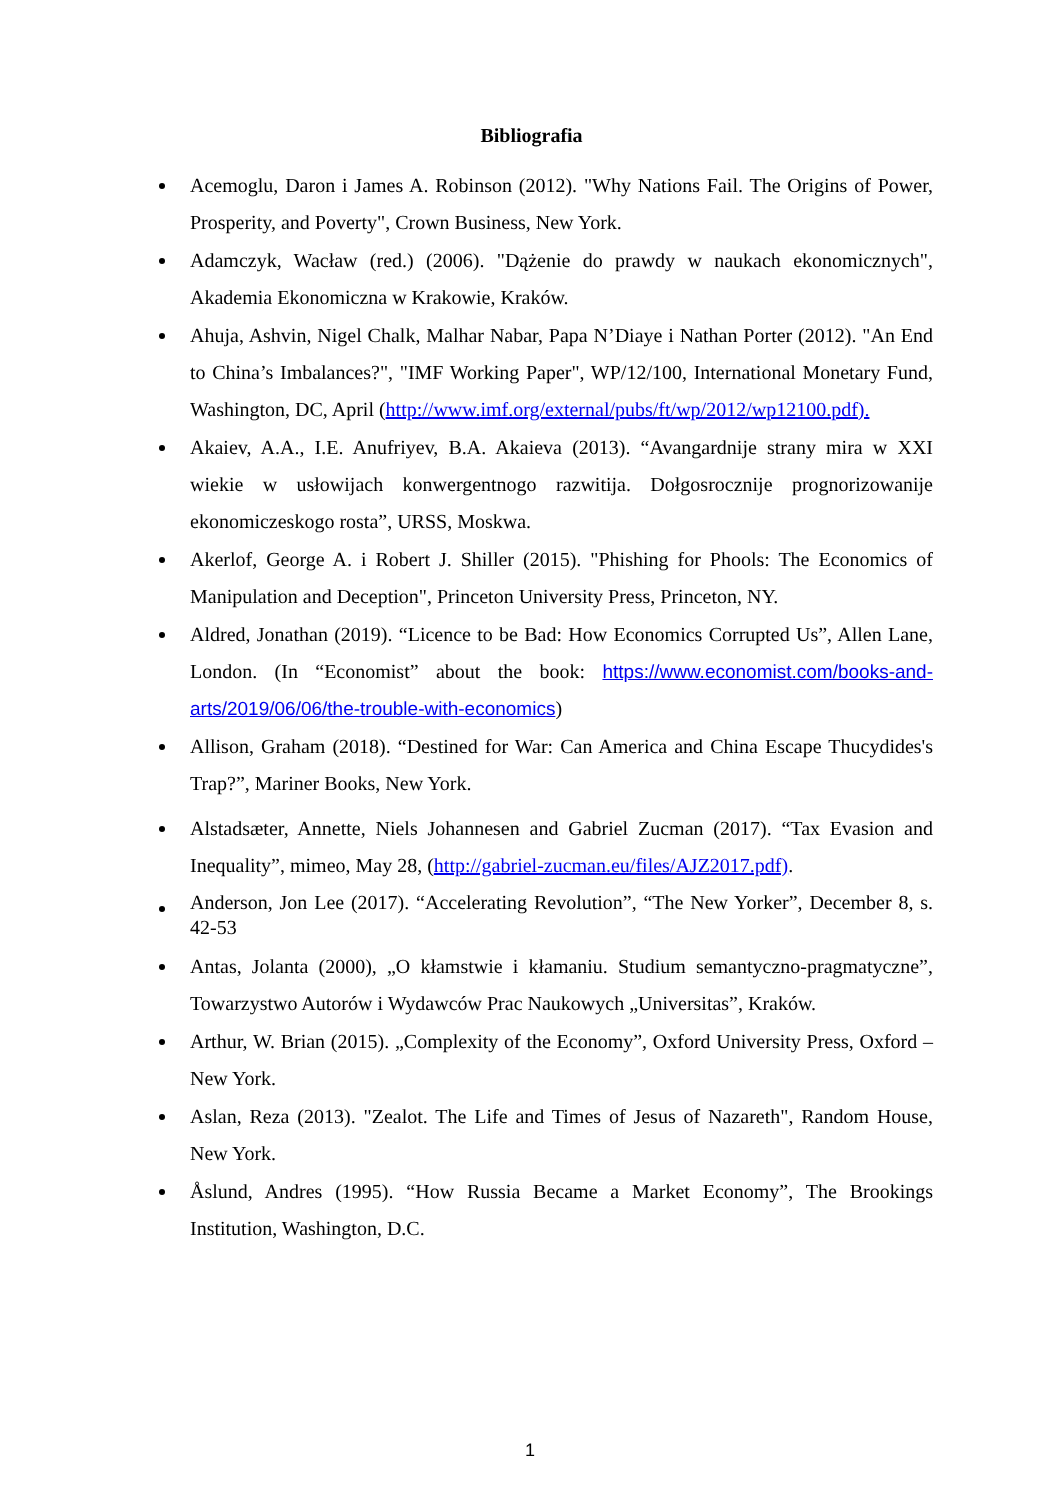Bibliografia
Acemoglu, Daron i James A. Robinson (2012). "Why Nations Fail. The Origins of Power, Prosperity, and Poverty", Crown Business, New York.
Adamczyk, Wacław (red.) (2006). "Dążenie do prawdy w naukach ekonomicznych", Akademia Ekonomiczna w Krakowie, Kraków.
Ahuja, Ashvin, Nigel Chalk, Malhar Nabar, Papa N’Diaye i Nathan Porter (2012). "An End to China’s Imbalances?", "IMF Working Paper", WP/12/100, International Monetary Fund, Washington, DC, April (http://www.imf.org/external/pubs/ft/wp/2012/wp12100.pdf).
Akaiev, A.A., I.E. Anufriyev, B.A. Akaieva (2013). “Avangardnije strany mira w XXI wiekie w usłowijach konwergentnogo razwitija. Dołgosrocznije prognorizowanije ekonomiczeskogo rosta”, URSS, Moskwa.
Akerlof, George A. i Robert J. Shiller (2015). "Phishing for Phools: The Economics of Manipulation and Deception", Princeton University Press, Princeton, NY.
Aldred, Jonathan (2019). “Licence to be Bad: How Economics Corrupted Us”, Allen Lane, London. (In “Economist” about the book: https://www.economist.com/books-and-arts/2019/06/06/the-trouble-with-economics)
Allison, Graham (2018). “Destined for War: Can America and China Escape Thucydides's Trap?”, Mariner Books, New York.
Alstadsæter, Annette, Niels Johannesen and Gabriel Zucman (2017). “Tax Evasion and Inequality”, mimeo, May 28, (http://gabriel-zucman.eu/files/AJZ2017.pdf).
Anderson, Jon Lee (2017). “Accelerating Revolution”, “The New Yorker”, December 8, s. 42-53
Antas, Jolanta (2000), „O kłamstwie i kłamaniu. Studium semantyczno-pragmatyczne”, Towarzystwo Autorów i Wydawców Prac Naukowych „Universitas”, Kraków.
Arthur, W. Brian (2015). „Complexity of the Economy”, Oxford University Press, Oxford – New York.
Aslan, Reza (2013). "Zealot. The Life and Times of Jesus of Nazareth", Random House, New York.
Åslund, Andres (1995). “How Russia Became a Market Economy”, The Brookings Institution, Washington, D.C.
1